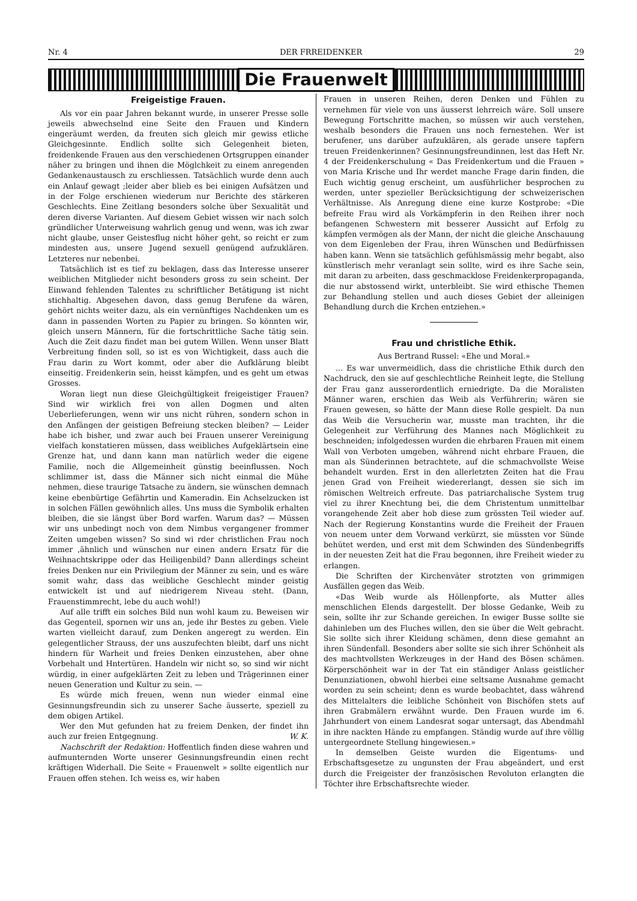Nr. 4 DER FRREIDENKER 29
Die Frauenwelt
Freigeistige Frauen.
Als vor ein paar Jahren bekannt wurde, in unserer Presse solle jeweils abwechselnd eine Seite den Frauen und Kindern eingeräumt werden, da freuten sich gleich mir gewiss etliche Gleichgesinnte. Endlich sollte sich Gelegenheit bieten, freidenkende Frauen aus den verschiedenen Ortsgruppen einander näher zu bringen und ihnen die Möglchkeit zu einem anregenden Gedankenaustausch zu erschliessen. Tatsächlich wurde denn auch ein Anlauf gewagt ;leider aber blieb es bei einigen Aufsätzen und in der Folge erschienen wiederum nur Berichte des stärkeren Geschlechts. Eine Zeitlang besonders solche über Sexualität und deren diverse Varianten. Auf diesem Gebiet wissen wir nach solch gründlicher Unterweisung wahrlich genug und wenn, was ich zwar nicht glaube, unser Geistesflug nicht höher geht, so reicht er zum mindesten aus, unsere Jugend sexuell genügend aufzuklären. Letzteres nur nebenbei.
Tatsächlich ist es tief zu beklagen, dass das Interesse unserer weiblichen Mitglieder nicht besonders gross zu sein scheint. Der Einwand fehlenden Talentes zu schriftlicher Betätigung ist nicht stichhaltig. Abgesehen davon, dass genug Berufene da wären, gehört nichts weiter dazu, als ein vernünftiges Nachdenken um es dann in passenden Worten zu Papier zu bringen. So könnten wir, gleich unsern Männern, für die fortschrittliche Sache tätig sein. Auch die Zeit dazu findet man bei gutem Willen. Wenn unser Blatt Verbreitung finden soll, so ist es von Wichtigkeit, dass auch die Frau darin zu Wort kommt, oder aber die Aufklärung bleibt einseitig. Freidenkerin sein, heisst kämpfen, und es geht um etwas Grosses.
Woran liegt nun diese Gleichgültigkeit freigeistiger Frauen? Sind wir wirklich frei von allen Dogmen und alten Ueberlieferungen, wenn wir uns nicht rühren, sondern schon in den Anfängen der geistigen Befreiung stecken bleiben? — Leider habe ich bisher, und zwar auch bei Frauen unserer Vereinigung vielfach konstatieren müssen, dass weibliches Aufgeklärtsein eine Grenze hat, und dann kann man natürlich weder die eigene Familie, noch die Allgemeinheit günstig beeinflussen. Noch schlimmer ist, dass die Männer sich nicht einmal die Mühe nehmen, diese traurige Tatsache zu ändern, sie wünschen demnach keine ebenbürtige Gefährtin und Kameradin. Ein Achselzucken ist in solchen Fällen gewöhnlich alles. Uns muss die Symbolik erhalten bleiben, die sie längst über Bord warfen. Warum das? — Müssen wir uns unbedingt noch von dem Nimbus vergangener frommer Zeiten umgeben wissen? So sind wi rder christlichen Frau noch immer ,ähnlich und wünschen nur einen andern Ersatz für die Weihnachtskrippe oder das Heiligenbild? Dann allerdings scheint freies Denken nur ein Privilegium der Männer zu sein, und es wäre somit wahr, dass das weibliche Geschlecht minder geistig entwickelt ist und auf niedrigerem Niveau steht. (Dann, Frauenstimmrecht, lebe du auch wohl!)
Auf alle trifft ein solches Bild nun wohl kaum zu. Beweisen wir das Gegenteil, spornen wir uns an, jede ihr Bestes zu geben. Viele warten vielleicht darauf, zum Denken angeregt zu werden. Ein gelegentlicher Strauss, der uns auszufechten bleibt, darf uns nicht hindern für Warheit und freies Denken einzustehen, aber ohne Vorbehalt und Hntertüren. Handeln wir nicht so, so sind wir nicht würdig, in einer aufgeklärten Zeit zu leben und Trägerinnen einer neuen Generation und Kultur zu sein. —
Es würde mich freuen, wenn nun wieder einmal eine Gesinnungsfreundin sich zu unserer Sache äusserte, speziell zu dem obigen Artikel.
Wer den Mut gefunden hat zu freiem Denken, der findet ihn auch zur freien Entgegnung. W. K.
Nachschrift der Redaktion: Hoffentlich finden diese wahren und aufmunternden Worte unserer Gesinnungsfreundin einen recht kräftigen Widerhall. Die Seite « Frauenwelt » sollte eigentlich nur Frauen offen stehen. Ich weiss es, wir haben
Frauen in unseren Reihen, deren Denken und Fühlen zu vernehmen für viele von uns äusserst lehrreich wäre. Soll unsere Bewegung Fortschritte machen, so müssen wir auch verstehen, weshalb besonders die Frauen uns noch fernestehen. Wer ist berufener, uns darüber aufzuklären, als gerade unsere tapfern treuen Freidenkerinnen? Gesinnungsfreundinnen, lest das Heft Nr. 4 der Freidenkerschulung « Das Freidenkertum und die Frauen » von Maria Krische und Ihr werdet manche Frage darin finden, die Euch wichtig genug erscheint, um ausführlicher besprochen zu werden, unter spezieller Berücksichtigung der schweizerischen Verhältnisse. Als Anregung diene eine kurze Kostprobe: «Die befreite Frau wird als Vorkämpferin in den Reihen ihrer noch befangenen Schwestern mit besserer Aussicht auf Erfolg zu kämpfen vermögen als der Mann, der nicht die gleiche Anschauung von dem Eigenleben der Frau, ihren Wünschen und Bedürfnissen haben kann. Wenn sie tatsächlich gefühlsmässig mehr begabt, also künstlerisch mehr veranlagt sein sollte, wird es ihre Sache sein, mit daran zu arbeiten, dass geschmacklose Freidenkerpropaganda, die nur abstossend wirkt, unterbleibt. Sie wird ethische Themen zur Behandlung stellen und auch dieses Gebiet der alleinigen Behandlung durch die Krchen entziehen.»
Frau und christliche Ethik.
Aus Bertrand Russel: «Ehe und Moral.»
... Es war unvermeidlich, dass die christliche Ethik durch den Nachdruck, den sie auf geschlechtliche Reinheit legte, die Stellung der Frau ganz ausserordentlich erniedrigte. Da die Moralisten Männer waren, erschien das Weib als Verführerin; wären sie Frauen gewesen, so hätte der Mann diese Rolle gespielt. Da nun das Weib die Versucherin war, musste man trachten, ihr die Gelegenheit zur Verführung des Mannes nach Möglichkeit zu beschneiden; infolgedessen wurden die ehrbaren Frauen mit einem Wall von Verboten umgeben, während nicht ehrbare Frauen, die man als Sünderinnen betrachtete, auf die schmachvollste Weise behandelt wurden. Erst in den allerletzten Zeiten hat die Frau jenen Grad von Freiheit wiedererlangt, dessen sie sich im römischen Weltreich erfreute. Das patriarchalische System trug viel zu ihrer Knechtung bei, die dem Christentum unmittelbar vorangehende Zeit aber hob diese zum grössten Teil wieder auf. Nach der Regierung Konstantins wurde die Freiheit der Frauen von neuem unter dem Vorwand verkürzt, sie müssten vor Sünde behütet werden, und erst mit dem Schwinden des Sündenbegriffs in der neuesten Zeit hat die Frau begonnen, ihre Freiheit wieder zu erlangen.
Die Schriften der Kirchenväter strotzten von grimmigen Ausfällen gegen das Weib.
«Das Weib wurde als Höllenpforte, als Mutter alles menschlichen Elends dargestellt. Der blosse Gedanke, Weib zu sein, sollte ihr zur Schande gereichen. In ewiger Busse sollte sie dahinleben um des Fluches willen, den sie über die Welt gebracht. Sie sollte sich ihrer Kleidung schämen, denn diese gemahnt an ihren Sündenfall. Besonders aber sollte sie sich ihrer Schönheit als des machtvollsten Werkzeuges in der Hand des Bösen schämen. Körperschönheit war in der Tat ein ständiger Anlass geistlicher Denunziationen, obwohl hierbei eine seltsame Ausnahme gemacht worden zu sein scheint; denn es wurde beobachtet, dass während des Mittelalters die leibliche Schönheit von Bischöfen stets auf ihren Grabmälern erwähnt wurde. Den Frauen wurde im 6. Jahrhundert von einem Landesrat sogar untersagt, das Abendmahl in ihre nackten Hände zu empfangen. Ständig wurde auf ihre völlig untergeordnete Stellung hingewiesen.»
In demselben Geiste wurden die Eigentums- und Erbschaftsgesetze zu ungunsten der Frau abgeändert, und erst durch die Freigeister der französischen Revoluton erlangten die Töchter ihre Erbschaftsrechte wieder.